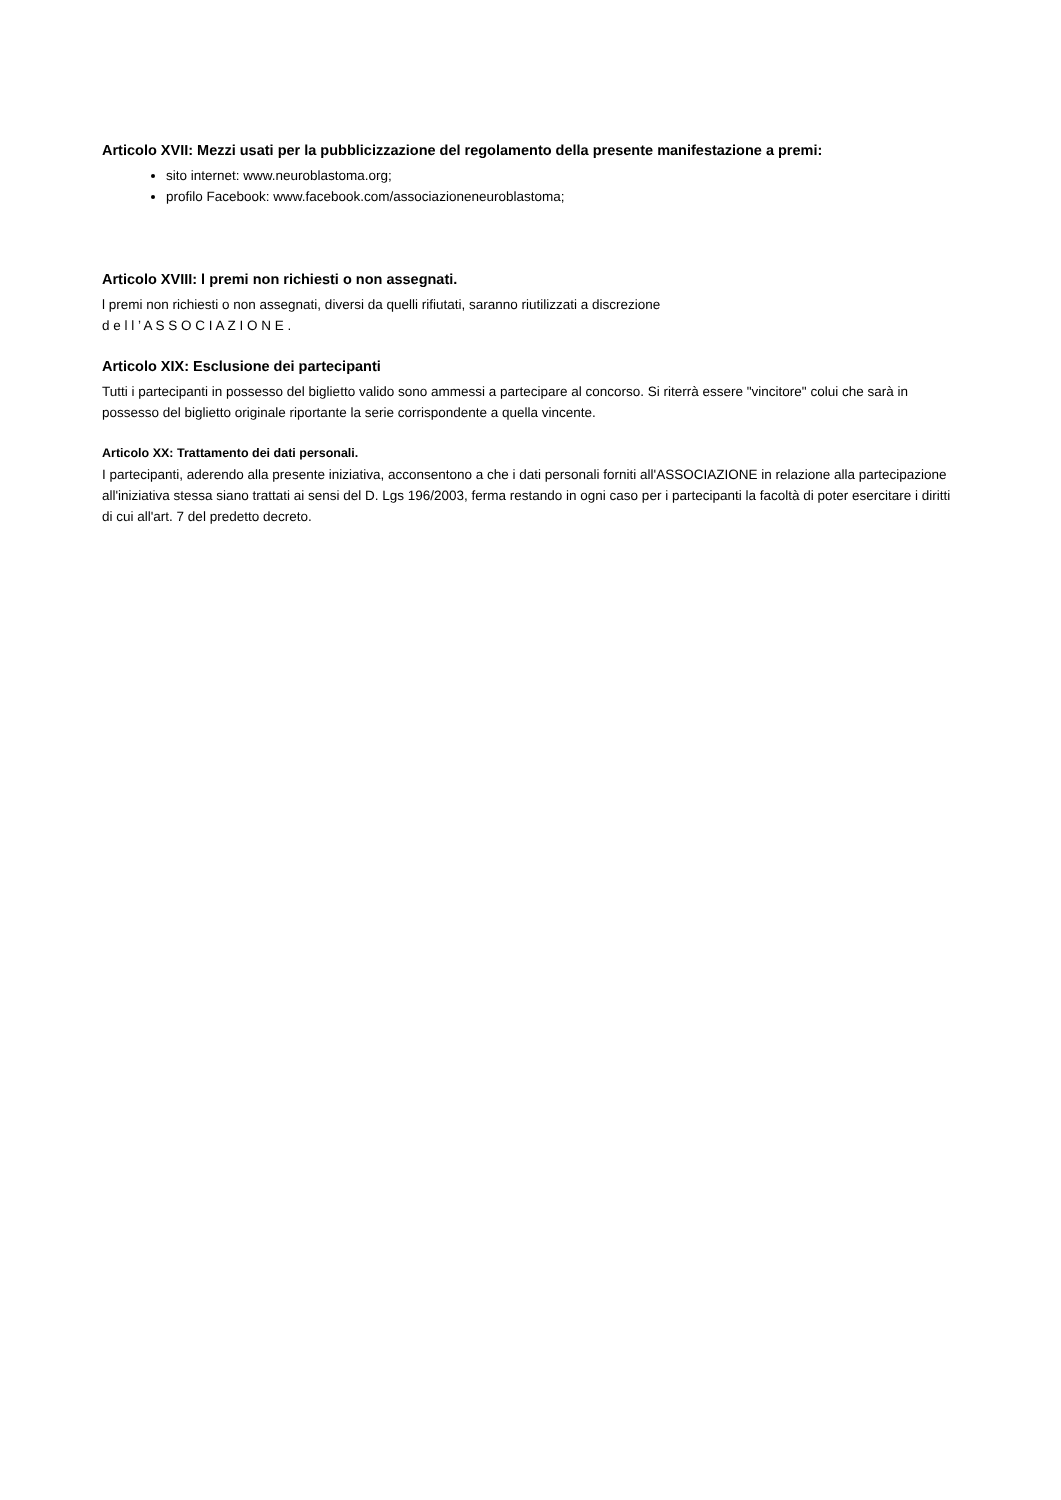Articolo XVII: Mezzi usati per la pubblicizzazione del regolamento della presente manifestazione a premi:
sito internet: www.neuroblastoma.org;
profilo Facebook: www.facebook.com/associazioneneuroblastoma;
Articolo XVIII: l premi non richiesti o non assegnati.
l premi non richiesti o non assegnati, diversi da quelli rifiutati, saranno riutilizzati a discrezione
d e l l ’ A S S O C I A Z I O N E .
Articolo XIX: Esclusione dei partecipanti
Tutti i partecipanti in possesso del biglietto valido sono ammessi a partecipare al concorso. Si riterrà essere "vincitore" colui che sarà in possesso del biglietto originale riportante la serie corrispondente a quella vincente.
Articolo XX: Trattamento dei dati personali.
I partecipanti, aderendo alla presente iniziativa, acconsentono a che i dati personali forniti all'ASSOCIAZIONE in relazione alla partecipazione all'iniziativa stessa siano trattati ai sensi del D. Lgs 196/2003, ferma restando in ogni caso per i partecipanti la facoltà di poter esercitare i diritti di cui all'art. 7 del predetto decreto.